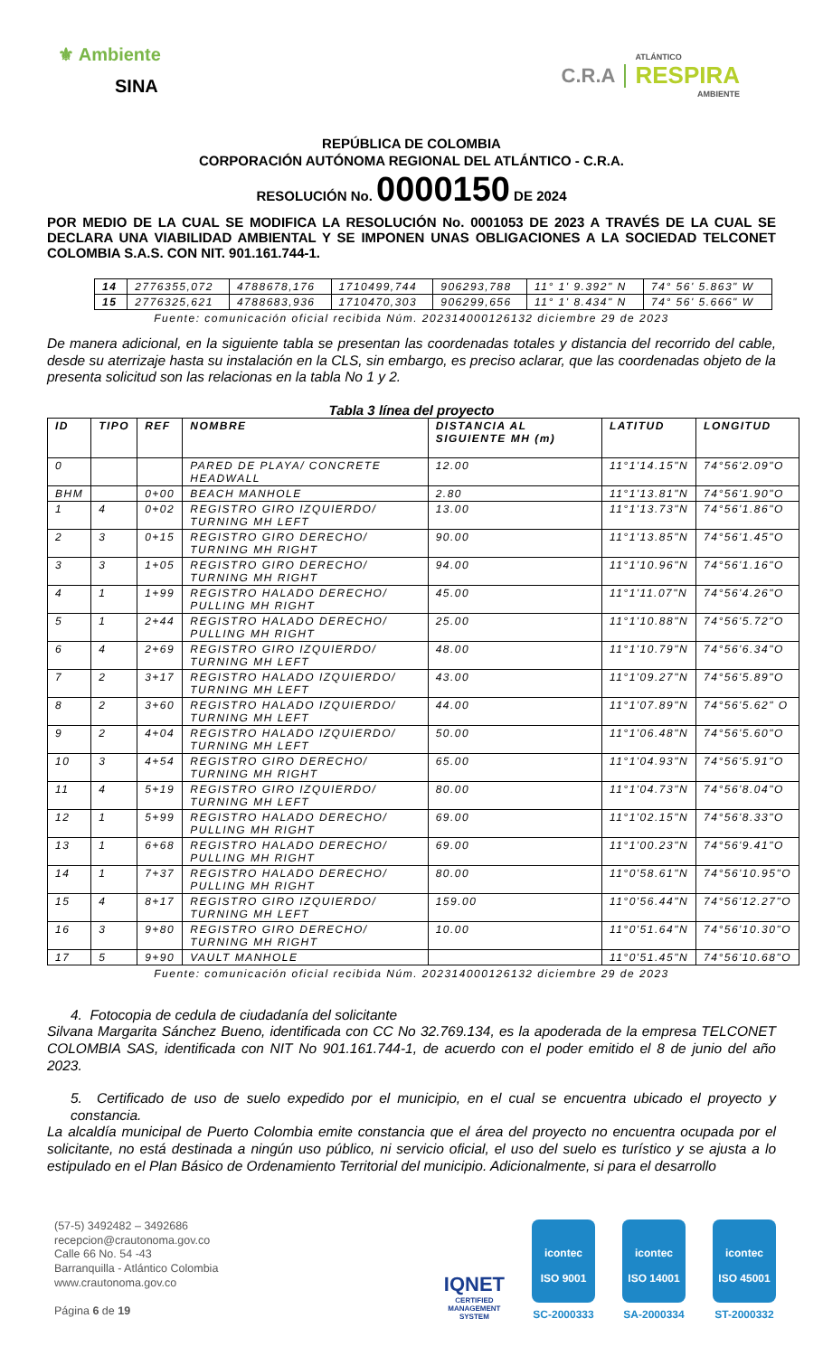⚜ Ambiente
SINA
C.R.A
ATLÁNTICO
RESPIRA
AMBIENTE
REPÚBLICA DE COLOMBIA
CORPORACIÓN AUTÓNOMA REGIONAL DEL ATLÁNTICO - C.R.A.
RESOLUCIÓN No. 0000150 DE 2024
POR MEDIO DE LA CUAL SE MODIFICA LA RESOLUCIÓN No. 0001053 DE 2023 A TRAVÉS DE LA CUAL SE DECLARA UNA VIABILIDAD AMBIENTAL Y SE IMPONEN UNAS OBLIGACIONES A LA SOCIEDAD TELCONET COLOMBIA S.A.S. CON NIT. 901.161.744-1.
| 14 | 2776355,072 | 4788678,176 | 1710499,744 | 906293,788 | 11° 1' 9.392" N | 74° 56' 5.863" W |
| 15 | 2776325,621 | 4788683,936 | 1710470,303 | 906299,656 | 11° 1' 8.434" N | 74° 56' 5.666" W |
Fuente: comunicación oficial recibida Núm. 202314000126132 diciembre 29 de 2023
De manera adicional, en la siguiente tabla se presentan las coordenadas totales y distancia del recorrido del cable, desde su aterrizaje hasta su instalación en la CLS, sin embargo, es preciso aclarar, que las coordenadas objeto de la presenta solicitud son las relacionas en la tabla No 1 y 2.
Tabla 3 línea del proyecto
| ID | TIPO | REF | NOMBRE | DISTANCIA AL SIGUIENTE MH (m) | LATITUD | LONGITUD |
| --- | --- | --- | --- | --- | --- | --- |
| 0 | | | PARED DE PLAYA/ CONCRETE HEADWALL | 12.00 | 11°1'14.15"N | 74°56'2.09"O |
| BHM | | 0+00 | BEACH MANHOLE | 2.80 | 11°1'13.81"N | 74°56'1.90"O |
| 1 | 4 | 0+02 | REGISTRO GIRO IZQUIERDO/ TURNING MH LEFT | 13.00 | 11°1'13.73"N | 74°56'1.86"O |
| 2 | 3 | 0+15 | REGISTRO GIRO DERECHO/ TURNING MH RIGHT | 90.00 | 11°1'13.85"N | 74°56'1.45"O |
| 3 | 3 | 1+05 | REGISTRO GIRO DERECHO/ TURNING MH RIGHT | 94.00 | 11°1'10.96"N | 74°56'1.16"O |
| 4 | 1 | 1+99 | REGISTRO HALADO DERECHO/ PULLING MH RIGHT | 45.00 | 11°1'11.07"N | 74°56'4.26"O |
| 5 | 1 | 2+44 | REGISTRO HALADO DERECHO/ PULLING MH RIGHT | 25.00 | 11°1'10.88"N | 74°56'5.72"O |
| 6 | 4 | 2+69 | REGISTRO GIRO IZQUIERDO/ TURNING MH LEFT | 48.00 | 11°1'10.79"N | 74°56'6.34"O |
| 7 | 2 | 3+17 | REGISTRO HALADO IZQUIERDO/ TURNING MH LEFT | 43.00 | 11°1'09.27"N | 74°56'5.89"O |
| 8 | 2 | 3+60 | REGISTRO HALADO IZQUIERDO/ TURNING MH LEFT | 44.00 | 11°1'07.89"N | 74°56'5.62" O |
| 9 | 2 | 4+04 | REGISTRO HALADO IZQUIERDO/ TURNING MH LEFT | 50.00 | 11°1'06.48"N | 74°56'5.60"O |
| 10 | 3 | 4+54 | REGISTRO GIRO DERECHO/ TURNING MH RIGHT | 65.00 | 11°1'04.93"N | 74°56'5.91"O |
| 11 | 4 | 5+19 | REGISTRO GIRO IZQUIERDO/ TURNING MH LEFT | 80.00 | 11°1'04.73"N | 74°56'8.04"O |
| 12 | 1 | 5+99 | REGISTRO HALADO DERECHO/ PULLING MH RIGHT | 69.00 | 11°1'02.15"N | 74°56'8.33"O |
| 13 | 1 | 6+68 | REGISTRO HALADO DERECHO/ PULLING MH RIGHT | 69.00 | 11°1'00.23"N | 74°56'9.41"O |
| 14 | 1 | 7+37 | REGISTRO HALADO DERECHO/ PULLING MH RIGHT | 80.00 | 11°0'58.61"N | 74°56'10.95"O |
| 15 | 4 | 8+17 | REGISTRO GIRO IZQUIERDO/ TURNING MH LEFT | 159.00 | 11°0'56.44"N | 74°56'12.27"O |
| 16 | 3 | 9+80 | REGISTRO GIRO DERECHO/ TURNING MH RIGHT | 10.00 | 11°0'51.64"N | 74°56'10.30"O |
| 17 | 5 | 9+90 | VAULT MANHOLE | | 11°0'51.45"N | 74°56'10.68"O |
Fuente: comunicación oficial recibida Núm. 202314000126132 diciembre 29 de 2023
4. Fotocopia de cedula de ciudadanía del solicitante
Silvana Margarita Sánchez Bueno, identificada con CC No 32.769.134, es la apoderada de la empresa TELCONET COLOMBIA SAS, identificada con NIT No 901.161.744-1, de acuerdo con el poder emitido el 8 de junio del año 2023.
5. Certificado de uso de suelo expedido por el municipio, en el cual se encuentra ubicado el proyecto y constancia.
La alcaldía municipal de Puerto Colombia emite constancia que el área del proyecto no encuentra ocupada por el solicitante, no está destinada a ningún uso público, ni servicio oficial, el uso del suelo es turístico y se ajusta a lo estipulado en el Plan Básico de Ordenamiento Territorial del municipio. Adicionalmente, si para el desarrollo
(57-5) 3492482 – 3492686
recepcion@crautonoma.gov.co
Calle 66 No. 54 -43
Barranquilla - Atlántico Colombia
www.crautonoma.gov.co
Página 6 de 19
IQNET
CERTIFIED
MANAGEMENT
SYSTEM
icontec
ISO 9001
SC-2000333
icontec
ISO 14001
SA-2000334
icontec
ISO 45001
ST-2000332